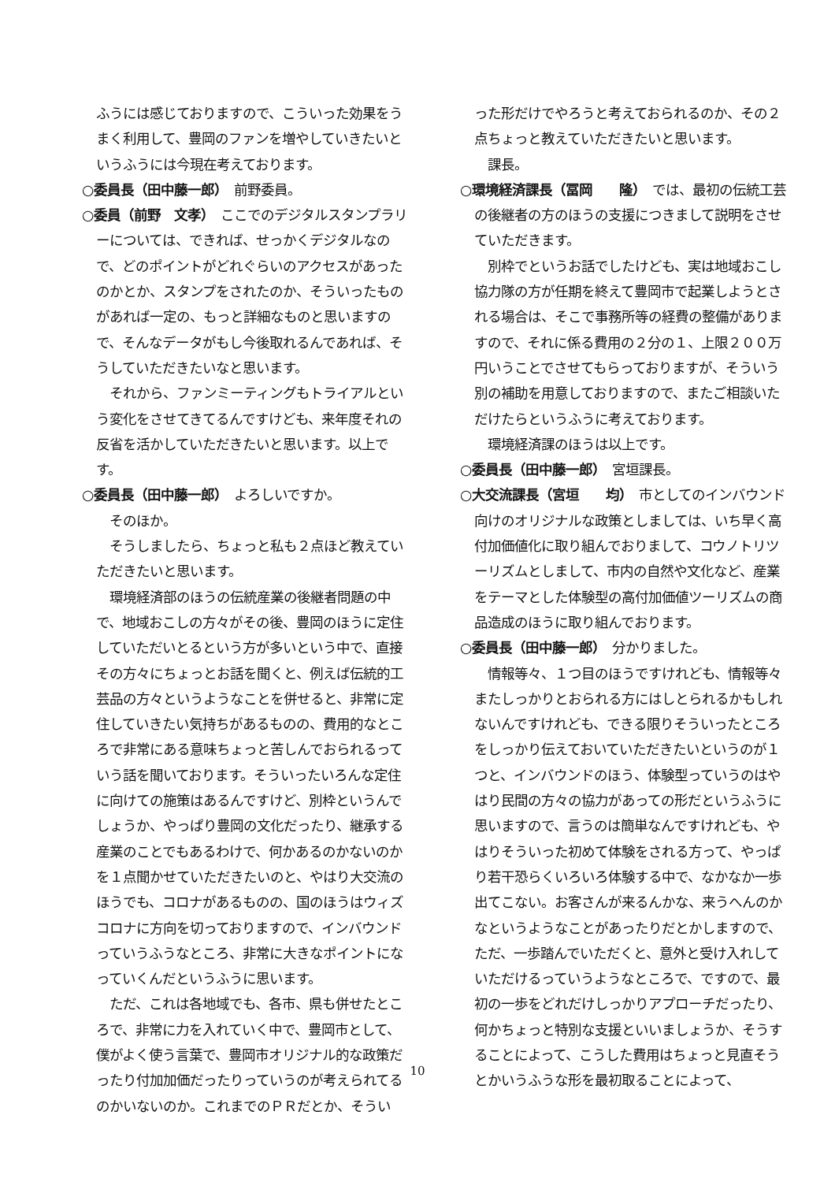ふうには感じておりますので、こういった効果をうまく利用して、豊岡のファンを増やしていきたいというふうには今現在考えております。
○委員長（田中藤一郎）　前野委員。
○委員（前野　文孝）　ここでのデジタルスタンプラリーについては、できれば、せっかくデジタルなので、どのポイントがどれぐらいのアクセスがあったのかとか、スタンプをされたのか、そういったものがあれば一定の、もっと詳細なものと思いますので、そんなデータがもし今後取れるんであれば、そうしていただきたいなと思います。
それから、ファンミーティングもトライアルという変化をさせてきてるんですけども、来年度それの反省を活かしていただきたいと思います。以上です。
○委員長（田中藤一郎）　よろしいですか。
そのほか。
そうしましたら、ちょっと私も２点ほど教えていただきたいと思います。
環境経済部のほうの伝統産業の後継者問題の中で、地域おこしの方々がその後、豊岡のほうに定住していただいとるという方が多いという中で、直接その方々にちょっとお話を聞くと、例えば伝統的工芸品の方々というようなことを併せると、非常に定住していきたい気持ちがあるものの、費用的なところで非常にある意味ちょっと苦しんでおられるっていう話を聞いております。そういったいろんな定住に向けての施策はあるんですけど、別枠というんでしょうか、やっぱり豊岡の文化だったり、継承する産業のことでもあるわけで、何かあるのかないのかを１点聞かせていただきたいのと、やはり大交流のほうでも、コロナがあるものの、国のほうはウィズコロナに方向を切っておりますので、インバウンドっていうふうなところ、非常に大きなポイントになっていくんだというふうに思います。
ただ、これは各地域でも、各市、県も併せたところで、非常に力を入れていく中で、豊岡市として、僕がよく使う言葉で、豊岡市オリジナル的な政策だったり付加加価だったりっていうのが考えられてるのかいないのか。これまでのＰＲだとか、そうい
った形だけでやろうと考えておられるのか、その２点ちょっと教えていただきたいと思います。
課長。
○環境経済課長（冨岡　　隆）　では、最初の伝統工芸の後継者の方のほうの支援につきまして説明をさせていただきます。
別枠でというお話でしたけども、実は地域おこし協力隊の方が任期を終えて豊岡市で起業しようとされる場合は、そこで事務所等の経費の整備がありますので、それに係る費用の２分の１、上限２００万円いうことでさせてもらっておりますが、そういう別の補助を用意しておりますので、またご相談いただけたらというふうに考えております。
環境経済課のほうは以上です。
○委員長（田中藤一郎）　宮垣課長。
○大交流課長（宮垣　　均）　市としてのインバウンド向けのオリジナルな政策としましては、いち早く高付加価値化に取り組んでおりまして、コウノトリツーリズムとしまして、市内の自然や文化など、産業をテーマとした体験型の高付加価値ツーリズムの商品造成のほうに取り組んでおります。
○委員長（田中藤一郎）　分かりました。
情報等々、１つ目のほうですけれども、情報等々またしっかりとおられる方にはしとられるかもしれないんですけれども、できる限りそういったところをしっかり伝えておいていただきたいというのが１つと、インバウンドのほう、体験型っていうのはやはり民間の方々の協力があっての形だというふうに思いますので、言うのは簡単なんですけれども、やはりそういった初めて体験をされる方って、やっぱり若干恐らくいろいろ体験する中で、なかなか一歩出てこない。お客さんが来るんかな、来うへんのかなというようなことがあったりだとかしますので、ただ、一歩踏んでいただくと、意外と受け入れしていただけるっていうようなところで、ですので、最初の一歩をどれだけしっかりアプローチだったり、何かちょっと特別な支援といいましょうか、そうすることによって、こうした費用はちょっと見直そうとかいうふうな形を最初取ることによって、
10